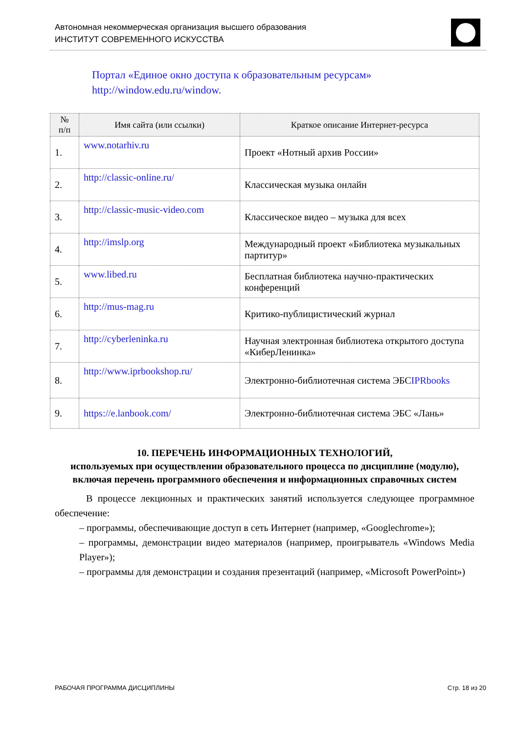Автономная некоммерческая организация высшего образования
ИНСТИТУТ СОВРЕМЕННОГО ИСКУССТВА
Портал «Единое окно доступа к образовательным ресурсам»
http://window.edu.ru/window.
| № п/п | Имя сайта (или ссылки) | Краткое описание Интернет-ресурса |
| --- | --- | --- |
| 1. | www.notarhiv.ru | Проект «Нотный архив России» |
| 2. | http://classic-online.ru/ | Классическая музыка онлайн |
| 3. | http://classic-music-video.com | Классическое видео – музыка для всех |
| 4. | http://imslp.org | Международный проект «Библиотека музыкальных партитур» |
| 5. | www.libed.ru | Бесплатная библиотека научно-практических конференций |
| 6. | http://mus-mag.ru | Критико-публицистический журнал |
| 7. | http://cyberleninka.ru | Научная электронная библиотека открытого доступа «КиберЛенинка» |
| 8. | http://www.iprbookshop.ru/ | Электронно-библиотечная система ЭБС IPRbooks |
| 9. | https://e.lanbook.com/ | Электронно-библиотечная система ЭБС «Лань» |
10. ПЕРЕЧЕНЬ ИНФОРМАЦИОННЫХ ТЕХНОЛОГИЙ,
используемых при осуществлении образовательного процесса по дисциплине (модулю), включая перечень программного обеспечения и информационных справочных систем
В процессе лекционных и практических занятий используется следующее программное обеспечение:
– программы, обеспечивающие доступ в сеть Интернет (например, «Googlechrome»);
– программы, демонстрации видео материалов (например, проигрыватель «Windows Media Player»);
– программы для демонстрации и создания презентаций (например, «Microsoft PowerPoint»)
РАБОЧАЯ ПРОГРАММА ДИСЦИПЛИНЫ Стр. 18 из 20